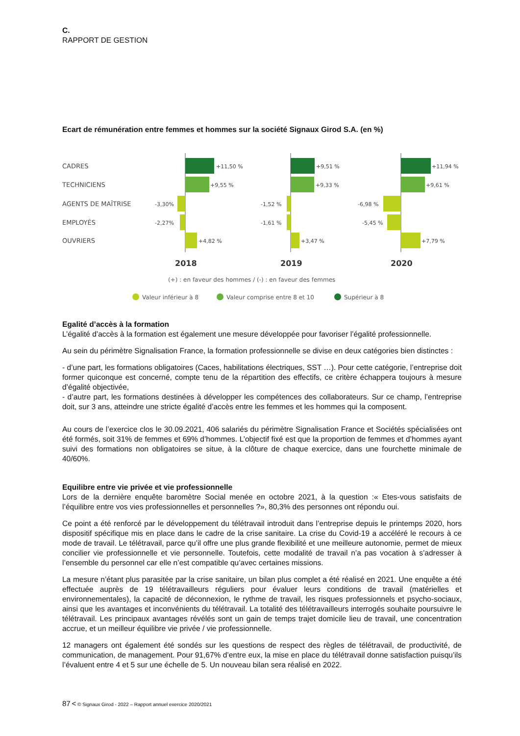C.
RAPPORT DE GESTION
Ecart de rémunération entre femmes et hommes sur la société Signaux Girod S.A. (en %)
CADRES
TECHNICIENS
AGENTS DE MAÎTRISE
EMPLOYÉS
OUVRIERS
+11,50 %
+9,55 %
-3,30%
-2,27%
+4,82 %
+9,51 %
+9,33 %
-1,52 %
-1,61 %
+3,47 %
+11,94 %
+9,61 %
-6,98 %
-5,45 %
+7,79 %
2018
2019
2020
(+) : en faveur des hommes / (-) : en faveur des femmes
Valeur inférieur à 8
Valeur comprise entre 8 et 10
Supérieur à 8
Egalité d’accès à la formation
L’égalité d’accès à la formation est également une mesure développée pour favoriser l’égalité professionnelle.
Au sein du périmètre Signalisation France, la formation professionnelle se divise en deux catégories bien distinctes :
- d’une part, les formations obligatoires (Caces, habilitations électriques, SST …). Pour cette catégorie, l’entreprise doit former quiconque est concerné, compte tenu de la répartition des effectifs, ce critère échappera toujours à mesure d’égalité objectivée,
- d’autre part, les formations destinées à développer les compétences des collaborateurs. Sur ce champ, l’entreprise doit, sur 3 ans, atteindre une stricte égalité d’accès entre les femmes et les hommes qui la composent.
Au cours de l’exercice clos le 30.09.2021, 406 salariés du périmètre Signalisation France et Sociétés spécialisées ont été formés, soit 31% de femmes et 69% d’hommes. L’objectif fixé est que la proportion de femmes et d’hommes ayant suivi des formations non obligatoires se situe, à la clôture de chaque exercice, dans une fourchette minimale de 40/60%.
Equilibre entre vie privée et vie professionnelle
Lors de la dernière enquête baromètre Social menée en octobre 2021, à la question :« Etes-vous satisfaits de l’équilibre entre vos vies professionnelles et personnelles ?», 80,3% des personnes ont répondu oui.
Ce point a été renforcé par le développement du télétravail introduit dans l’entreprise depuis le printemps 2020, hors dispositif spécifique mis en place dans le cadre de la crise sanitaire. La crise du Covid-19 a accéléré le recours à ce mode de travail. Le télétravail, parce qu’il offre une plus grande flexibilité et une meilleure autonomie, permet de mieux concilier vie professionnelle et vie personnelle. Toutefois, cette modalité de travail n’a pas vocation à s’adresser à l’ensemble du personnel car elle n’est compatible qu’avec certaines missions.
La mesure n’étant plus parasitée par la crise sanitaire, un bilan plus complet a été réalisé en 2021. Une enquête a été effectuée auprès de 19 télétravailleurs réguliers pour évaluer leurs conditions de travail (matérielles et environnementales), la capacité de déconnexion, le rythme de travail, les risques professionnels et psycho-sociaux, ainsi que les avantages et inconvénients du télétravail. La totalité des télétravailleurs interrogés souhaite poursuivre le télétravail. Les principaux avantages révélés sont un gain de temps trajet domicile lieu de travail, une concentration accrue, et un meilleur équilibre vie privée / vie professionnelle.
12 managers ont également été sondés sur les questions de respect des règles de télétravail, de productivité, de communication, de management. Pour 91,67% d’entre eux, la mise en place du télétravail donne satisfaction puisqu’ils l’évaluent entre 4 et 5 sur une échelle de 5. Un nouveau bilan sera réalisé en 2022.
87 < © Signaux Girod - 2022 – Rapport annuel exercice 2020/2021